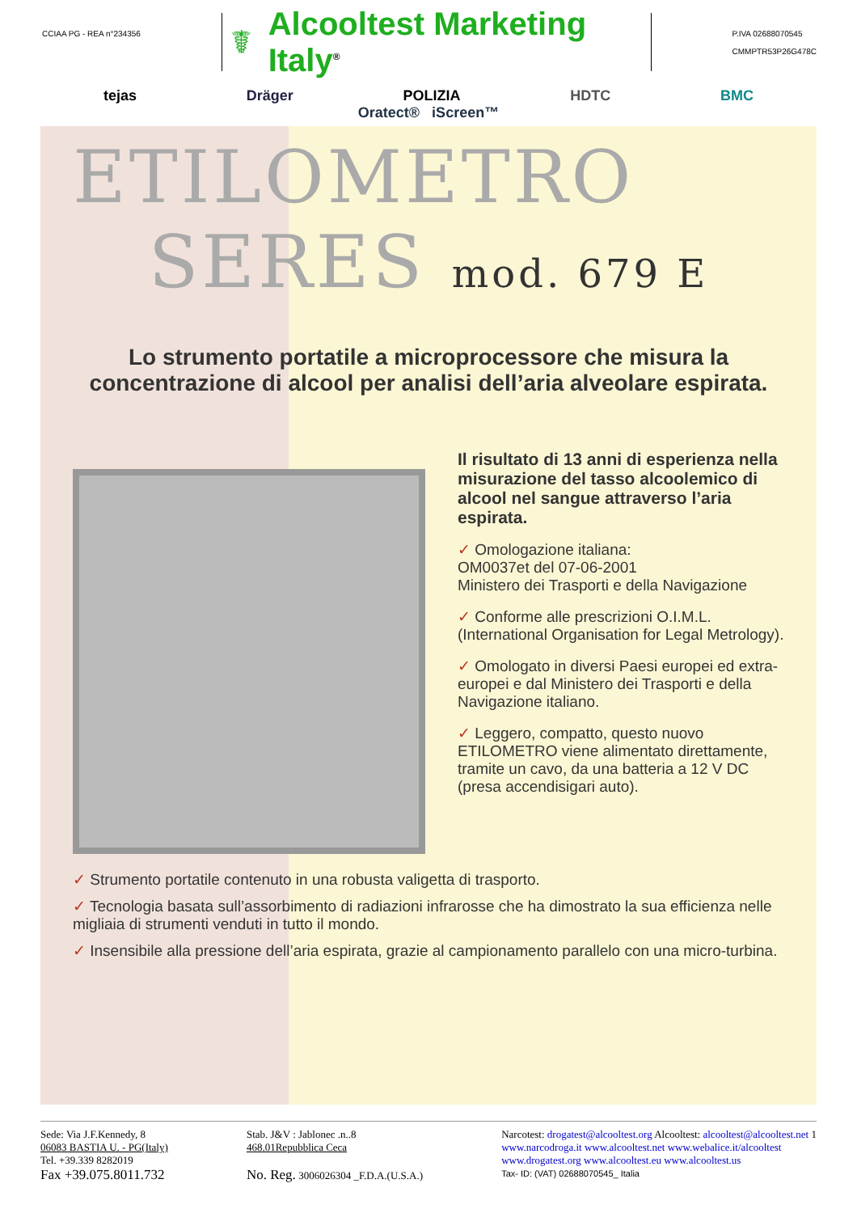CCIAA PG - REA n°234356
☤ Alcooltest Marketing Italy<sup>®</sup>
P.IVA 02688070545
CMMPTR53P26G478C
tejas Dräger POLIZIA HDTC BMC
Oratect® iScreen™
ETILOMETRO
SERES mod. 679 E
Lo strumento portatile a microprocessore che misura la concentrazione di alcool per analisi dell’aria alveolare espirata.
Il risultato di 13 anni di esperienza nella misurazione del tasso alcoolemico di alcool nel sangue attraverso l’aria espirata.
✓ Omologazione italiana:
OM0037et del 07-06-2001
Ministero dei Trasporti e della Navigazione
✓ Conforme alle prescrizioni O.I.M.L.
(International Organisation for Legal Metrology).
✓ Omologato in diversi Paesi europei ed extra-europei e dal Ministero dei Trasporti e della Navigazione italiano.
✓ Leggero, compatto, questo nuovo ETILOMETRO viene alimentato direttamente, tramite un cavo, da una batteria a 12 V DC (presa accendisigari auto).
✓ Strumento portatile contenuto in una robusta valigetta di trasporto.
✓ Tecnologia basata sull’assorbimento di radiazioni infrarosse che ha dimostrato la sua efficienza nelle migliaia di strumenti venduti in tutto il mondo.
✓ Insensibile alla pressione dell’aria espirata, grazie al campionamento parallelo con una micro-turbina.
Sede: Via J.F.Kennedy, 8
06083 BASTIA U. - PG(Italy)
Tel. +39.339 8282019
Fax +39.075.8011.732
Stab. J&V : Jablonec .n..8
468.01Repubblica Ceca
No. Reg. 3006026304 _F.D.A.(U.S.A.)
Narcotest: drogatest@alcooltest.org Alcooltest: alcooltest@alcooltest.net 1
www.narcodroga.it www.alcooltest.net www.webalice.it/alcooltest
www.drogatest.org www.alcooltest.eu www.alcooltest.us
Tax- ID: (VAT) 02688070545_ Italia